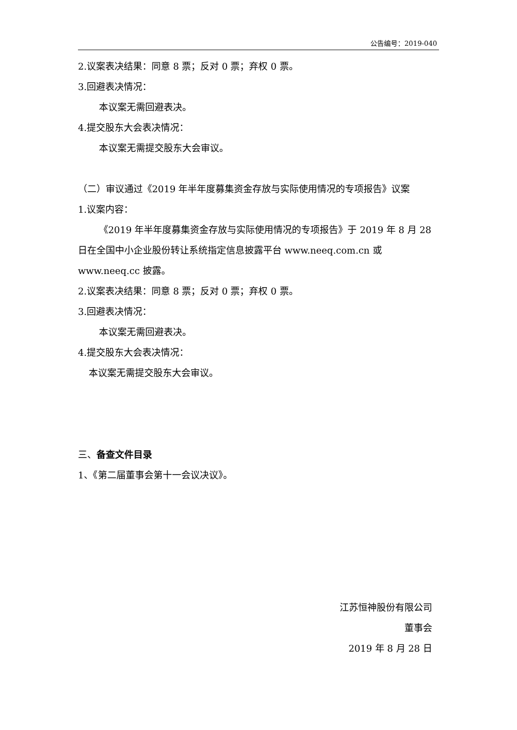公告编号：2019-040
2.议案表决结果：同意 8 票；反对 0 票；弃权 0 票。
3.回避表决情况：
本议案无需回避表决。
4.提交股东大会表决情况：
本议案无需提交股东大会审议。
（二）审议通过《2019 年半年度募集资金存放与实际使用情况的专项报告》议案
1.议案内容：
《2019 年半年度募集资金存放与实际使用情况的专项报告》于 2019 年 8 月 28 日在全国中小企业股份转让系统指定信息披露平台 www.neeq.com.cn 或 www.neeq.cc 披露。
2.议案表决结果：同意 8 票；反对 0 票；弃权 0 票。
3.回避表决情况：
本议案无需回避表决。
4.提交股东大会表决情况：
本议案无需提交股东大会审议。
三、备查文件目录
1、《第二届董事会第十一会议决议》。
江苏恒神股份有限公司
董事会
2019 年 8 月 28 日